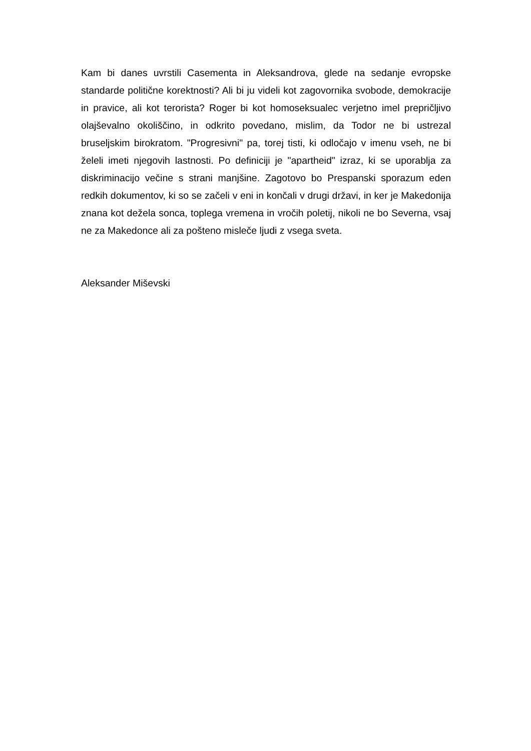Kam bi danes uvrstili Casementa in Aleksandrova, glede na sedanje evropske standarde politične korektnosti? Ali bi ju videli kot zagovornika svobode, demokracije in pravice, ali kot terorista? Roger bi kot homoseksualec verjetno imel prepričljivo olajševalno okoliščino, in odkrito povedano, mislim, da Todor ne bi ustrezal bruseljskim birokratom. "Progresivni" pa, torej tisti, ki odločajo v imenu vseh, ne bi želeli imeti njegovih lastnosti. Po definiciji je "apartheid" izraz, ki se uporablja za diskriminacijo večine s strani manjšine. Zagotovo bo Prespanski sporazum eden redkih dokumentov, ki so se začeli v eni in končali v drugi državi, in ker je Makedonija znana kot dežela sonca, toplega vremena in vročih poletij, nikoli ne bo Severna, vsaj ne za Makedonce ali za pošteno misleče ljudi z vsega sveta.
Aleksander Miševski